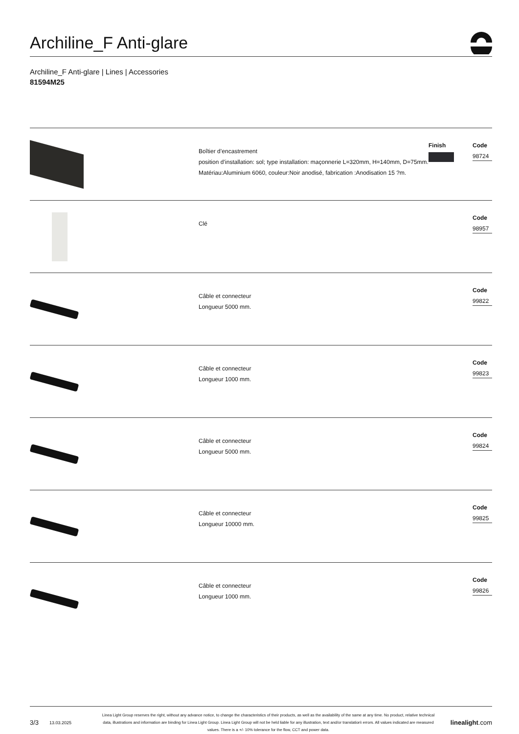Archiline_F Anti-glare
Archiline_F Anti-glare | Lines | Accessories
81594M25
Boîtier d’encastrement
position d’installation: sol; type installation: maçonnerie L=320mm, H=140mm, D=75mm.
Matériau:Aluminium 6060, couleur:Noir anodisé, fabrication :Anodisation 15 ?m.
Finish
Code
98724
Clé
Code
98957
Câble et connecteur
Longueur 5000 mm.
Code
99822
Câble et connecteur
Longueur 1000 mm.
Code
99823
Câble et connecteur
Longueur 5000 mm.
Code
99824
Câble et connecteur
Longueur 10000 mm.
Code
99825
Câble et connecteur
Longueur 1000 mm.
Code
99826
3/3
13.03.2025
Linea Light Group reserves the right, without any advance notice, to change the characteristics of their products, as well as the availability of the same at any time. No product, relative technical data, illustrations and information are binding for Linea Light Group. Linea Light Group will not be held liable for any illustration, text and/or translation\ errors. All values indicated are measured values. There is a +/- 10% tolerance for the flow, CCT and power data.
linealight.com